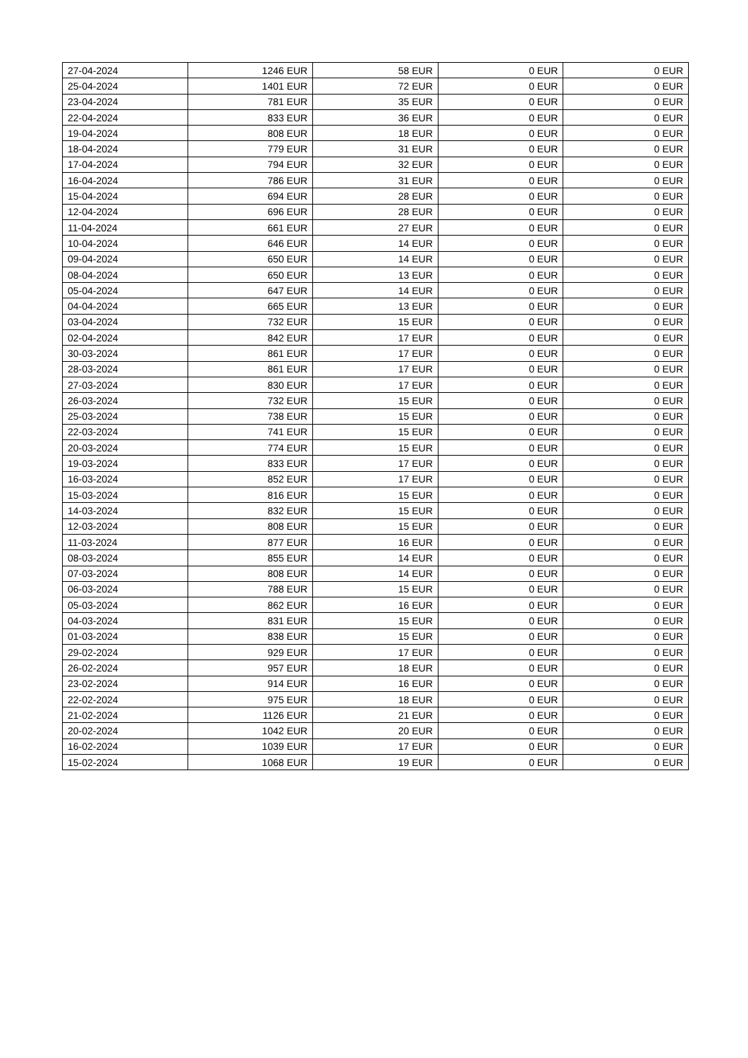| 27-04-2024 | 1246 EUR | 58 EUR | 0 EUR | 0 EUR |
| 25-04-2024 | 1401 EUR | 72 EUR | 0 EUR | 0 EUR |
| 23-04-2024 | 781 EUR | 35 EUR | 0 EUR | 0 EUR |
| 22-04-2024 | 833 EUR | 36 EUR | 0 EUR | 0 EUR |
| 19-04-2024 | 808 EUR | 18 EUR | 0 EUR | 0 EUR |
| 18-04-2024 | 779 EUR | 31 EUR | 0 EUR | 0 EUR |
| 17-04-2024 | 794 EUR | 32 EUR | 0 EUR | 0 EUR |
| 16-04-2024 | 786 EUR | 31 EUR | 0 EUR | 0 EUR |
| 15-04-2024 | 694 EUR | 28 EUR | 0 EUR | 0 EUR |
| 12-04-2024 | 696 EUR | 28 EUR | 0 EUR | 0 EUR |
| 11-04-2024 | 661 EUR | 27 EUR | 0 EUR | 0 EUR |
| 10-04-2024 | 646 EUR | 14 EUR | 0 EUR | 0 EUR |
| 09-04-2024 | 650 EUR | 14 EUR | 0 EUR | 0 EUR |
| 08-04-2024 | 650 EUR | 13 EUR | 0 EUR | 0 EUR |
| 05-04-2024 | 647 EUR | 14 EUR | 0 EUR | 0 EUR |
| 04-04-2024 | 665 EUR | 13 EUR | 0 EUR | 0 EUR |
| 03-04-2024 | 732 EUR | 15 EUR | 0 EUR | 0 EUR |
| 02-04-2024 | 842 EUR | 17 EUR | 0 EUR | 0 EUR |
| 30-03-2024 | 861 EUR | 17 EUR | 0 EUR | 0 EUR |
| 28-03-2024 | 861 EUR | 17 EUR | 0 EUR | 0 EUR |
| 27-03-2024 | 830 EUR | 17 EUR | 0 EUR | 0 EUR |
| 26-03-2024 | 732 EUR | 15 EUR | 0 EUR | 0 EUR |
| 25-03-2024 | 738 EUR | 15 EUR | 0 EUR | 0 EUR |
| 22-03-2024 | 741 EUR | 15 EUR | 0 EUR | 0 EUR |
| 20-03-2024 | 774 EUR | 15 EUR | 0 EUR | 0 EUR |
| 19-03-2024 | 833 EUR | 17 EUR | 0 EUR | 0 EUR |
| 16-03-2024 | 852 EUR | 17 EUR | 0 EUR | 0 EUR |
| 15-03-2024 | 816 EUR | 15 EUR | 0 EUR | 0 EUR |
| 14-03-2024 | 832 EUR | 15 EUR | 0 EUR | 0 EUR |
| 12-03-2024 | 808 EUR | 15 EUR | 0 EUR | 0 EUR |
| 11-03-2024 | 877 EUR | 16 EUR | 0 EUR | 0 EUR |
| 08-03-2024 | 855 EUR | 14 EUR | 0 EUR | 0 EUR |
| 07-03-2024 | 808 EUR | 14 EUR | 0 EUR | 0 EUR |
| 06-03-2024 | 788 EUR | 15 EUR | 0 EUR | 0 EUR |
| 05-03-2024 | 862 EUR | 16 EUR | 0 EUR | 0 EUR |
| 04-03-2024 | 831 EUR | 15 EUR | 0 EUR | 0 EUR |
| 01-03-2024 | 838 EUR | 15 EUR | 0 EUR | 0 EUR |
| 29-02-2024 | 929 EUR | 17 EUR | 0 EUR | 0 EUR |
| 26-02-2024 | 957 EUR | 18 EUR | 0 EUR | 0 EUR |
| 23-02-2024 | 914 EUR | 16 EUR | 0 EUR | 0 EUR |
| 22-02-2024 | 975 EUR | 18 EUR | 0 EUR | 0 EUR |
| 21-02-2024 | 1126 EUR | 21 EUR | 0 EUR | 0 EUR |
| 20-02-2024 | 1042 EUR | 20 EUR | 0 EUR | 0 EUR |
| 16-02-2024 | 1039 EUR | 17 EUR | 0 EUR | 0 EUR |
| 15-02-2024 | 1068 EUR | 19 EUR | 0 EUR | 0 EUR |